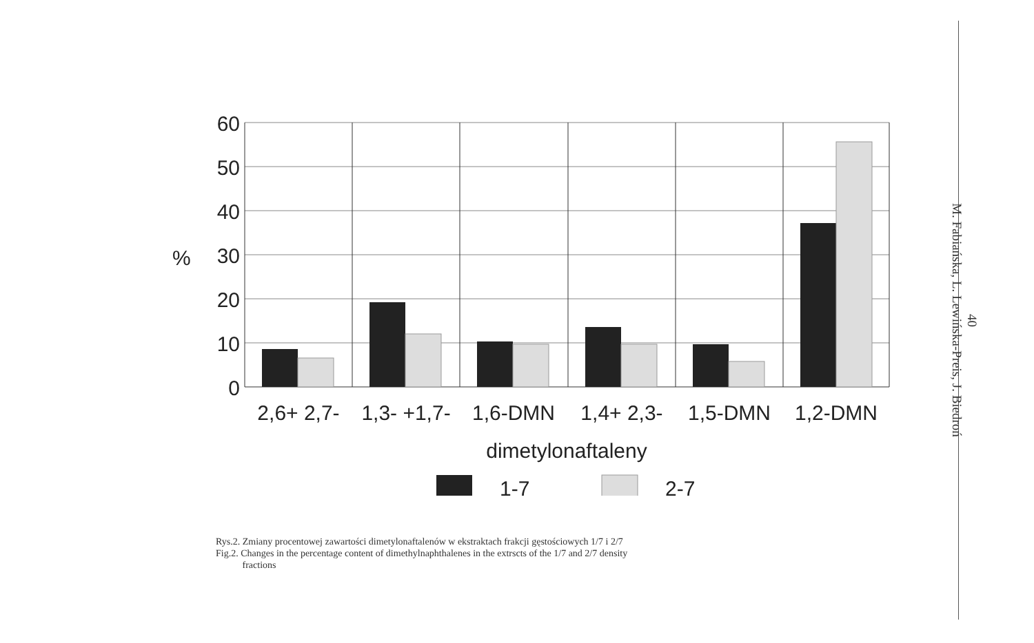60
50
40
30
20
10
0
%
2,6+ 2,7-
1,3- +1,7-
1,6-DMN
1,4+ 2,3-
1,5-DMN
1,2-DMN
dimetylonaftaleny
1-7
2-7
Rys.2. Zmiany procentowej zawartości dimetylonaftalenów w ekstraktach frakcji gęstościowych 1/7 i 2/7
Fig.2. Changes in the percentage content of dimethylnaphthalenes in the extrscts of the 1/7 and 2/7 density
fractions
40
M. Fabiańska, L. Lewińska-Preis, J. Biedroń